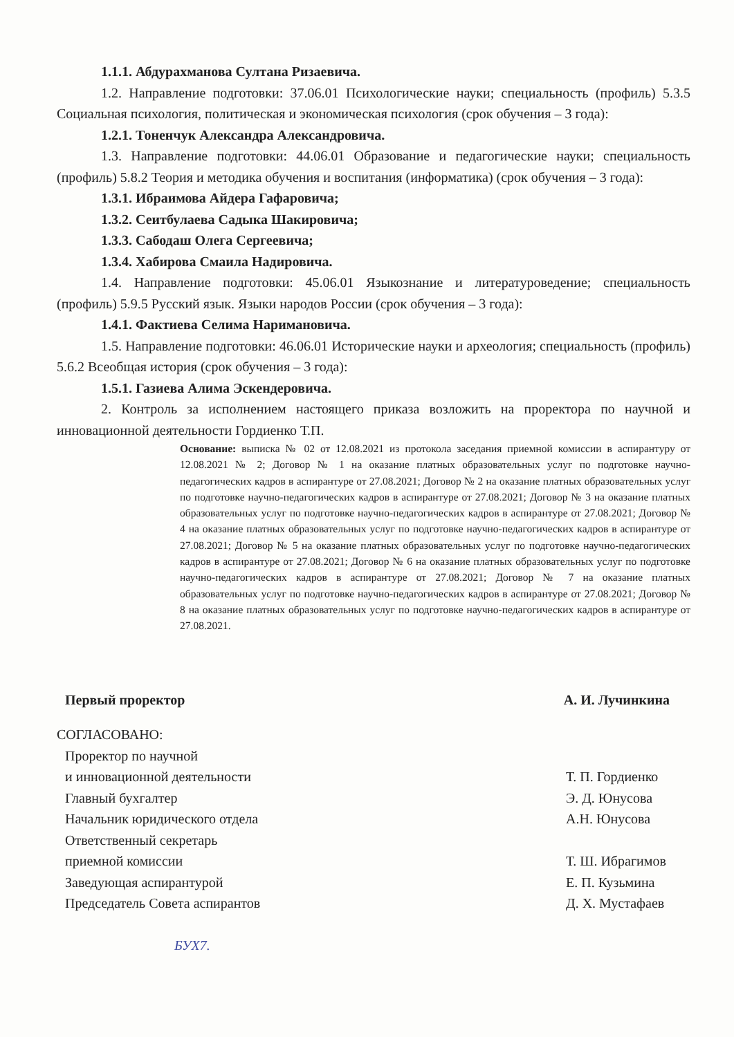1.1.1. Абдурахманова Султана Ризаевича.
1.2. Направление подготовки: 37.06.01 Психологические науки; специальность (профиль) 5.3.5 Социальная психология, политическая и экономическая психология (срок обучения – 3 года):
1.2.1. Тоненчук Александра Александровича.
1.3. Направление подготовки: 44.06.01 Образование и педагогические науки; специальность (профиль) 5.8.2 Теория и методика обучения и воспитания (информатика) (срок обучения – 3 года):
1.3.1. Ибраимова Айдера Гафаровича;
1.3.2. Сеитбулаева Садыка Шакировича;
1.3.3. Сабодаш Олега Сергеевича;
1.3.4. Хабирова Смаила Надировича.
1.4. Направление подготовки: 45.06.01 Языкознание и литературоведение; специальность (профиль) 5.9.5 Русский язык. Языки народов России (срок обучения – 3 года):
1.4.1. Фактиева Селима Наримановича.
1.5. Направление подготовки: 46.06.01 Исторические науки и археология; специальность (профиль) 5.6.2 Всеобщая история (срок обучения – 3 года):
1.5.1. Газиева Алима Эскендеровича.
2. Контроль за исполнением настоящего приказа возложить на проректора по научной и инновационной деятельности Гордиенко Т.П.
Основание: выписка № 02 от 12.08.2021 из протокола заседания приемной комиссии в аспирантуру от 12.08.2021 № 2; Договор № 1 на оказание платных образовательных услуг по подготовке научно-педагогических кадров в аспирантуре от 27.08.2021; Договор № 2 на оказание платных образовательных услуг по подготовке научно-педагогических кадров в аспирантуре от 27.08.2021; Договор № 3 на оказание платных образовательных услуг по подготовке научно-педагогических кадров в аспирантуре от 27.08.2021; Договор № 4 на оказание платных образовательных услуг по подготовке научно-педагогических кадров в аспирантуре от 27.08.2021; Договор № 5 на оказание платных образовательных услуг по подготовке научно-педагогических кадров в аспирантуре от 27.08.2021; Договор № 6 на оказание платных образовательных услуг по подготовке научно-педагогических кадров в аспирантуре от 27.08.2021; Договор № 7 на оказание платных образовательных услуг по подготовке научно-педагогических кадров в аспирантуре от 27.08.2021; Договор № 8 на оказание платных образовательных услуг по подготовке научно-педагогических кадров в аспирантуре от 27.08.2021.
Первый проректор А. И. Лучинкина
СОГЛАСОВАНО:
Проректор по научной
и инновационной деятельности
Т. П. Гордиенко
Главный бухгалтер Э. Д. Юнусова
Начальник юридического отдела А.Н. Юнусова
Ответственный секретарь
приемной комиссии
Т. Ш. Ибрагимов
Заведующая аспирантурой Е. П. Кузьмина
Председатель Совета аспирантов Д. Х. Мустафаев
БУХ7.